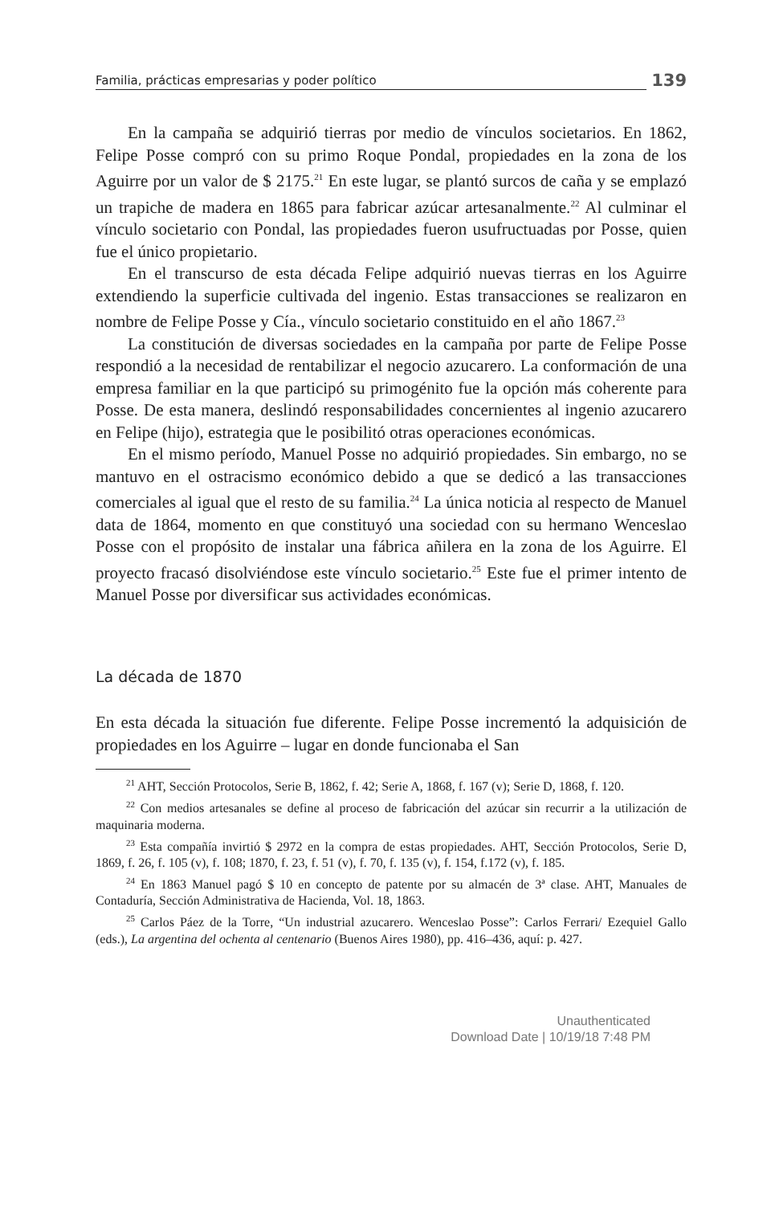Familia, prácticas empresarias y poder político 139
En la campaña se adquirió tierras por medio de vínculos societarios. En 1862, Felipe Posse compró con su primo Roque Pondal, propiedades en la zona de los Aguirre por un valor de $ 2175.<sup>21</sup> En este lugar, se plantó surcos de caña y se emplazó un trapiche de madera en 1865 para fabricar azúcar artesanalmente.<sup>22</sup> Al culminar el vínculo societario con Pondal, las propiedades fueron usufructuadas por Posse, quien fue el único propietario.
En el transcurso de esta década Felipe adquirió nuevas tierras en los Aguirre extendiendo la superficie cultivada del ingenio. Estas transacciones se realizaron en nombre de Felipe Posse y Cía., vínculo societario constituido en el año 1867.<sup>23</sup>
La constitución de diversas sociedades en la campaña por parte de Felipe Posse respondió a la necesidad de rentabilizar el negocio azucarero. La conformación de una empresa familiar en la que participó su primogénito fue la opción más coherente para Posse. De esta manera, deslindó responsabilidades concernientes al ingenio azucarero en Felipe (hijo), estrategia que le posibilitó otras operaciones económicas.
En el mismo período, Manuel Posse no adquirió propiedades. Sin embargo, no se mantuvo en el ostracismo económico debido a que se dedicó a las transacciones comerciales al igual que el resto de su familia.<sup>24</sup> La única noticia al respecto de Manuel data de 1864, momento en que constituyó una sociedad con su hermano Wenceslao Posse con el propósito de instalar una fábrica añilera en la zona de los Aguirre. El proyecto fracasó disolviéndose este vínculo societario.<sup>25</sup> Este fue el primer intento de Manuel Posse por diversificar sus actividades económicas.
La década de 1870
En esta década la situación fue diferente. Felipe Posse incrementó la adquisición de propiedades en los Aguirre – lugar en donde funcionaba el San
<sup>21</sup> AHT, Sección Protocolos, Serie B, 1862, f. 42; Serie A, 1868, f. 167 (v); Serie D, 1868, f. 120.
<sup>22</sup> Con medios artesanales se define al proceso de fabricación del azúcar sin recurrir a la utilización de maquinaria moderna.
<sup>23</sup> Esta compañía invirtió $ 2972 en la compra de estas propiedades. AHT, Sección Protocolos, Serie D, 1869, f. 26, f. 105 (v), f. 108; 1870, f. 23, f. 51 (v), f. 70, f. 135 (v), f. 154, f.172 (v), f. 185.
<sup>24</sup> En 1863 Manuel pagó $ 10 en concepto de patente por su almacén de 3ª clase. AHT, Manuales de Contaduría, Sección Administrativa de Hacienda, Vol. 18, 1863.
<sup>25</sup> Carlos Páez de la Torre, “Un industrial azucarero. Wenceslao Posse”: Carlos Ferrari/ Ezequiel Gallo (eds.), La argentina del ochenta al centenario (Buenos Aires 1980), pp. 416–436, aquí: p. 427.
Unauthenticated
Download Date | 10/19/18 7:48 PM